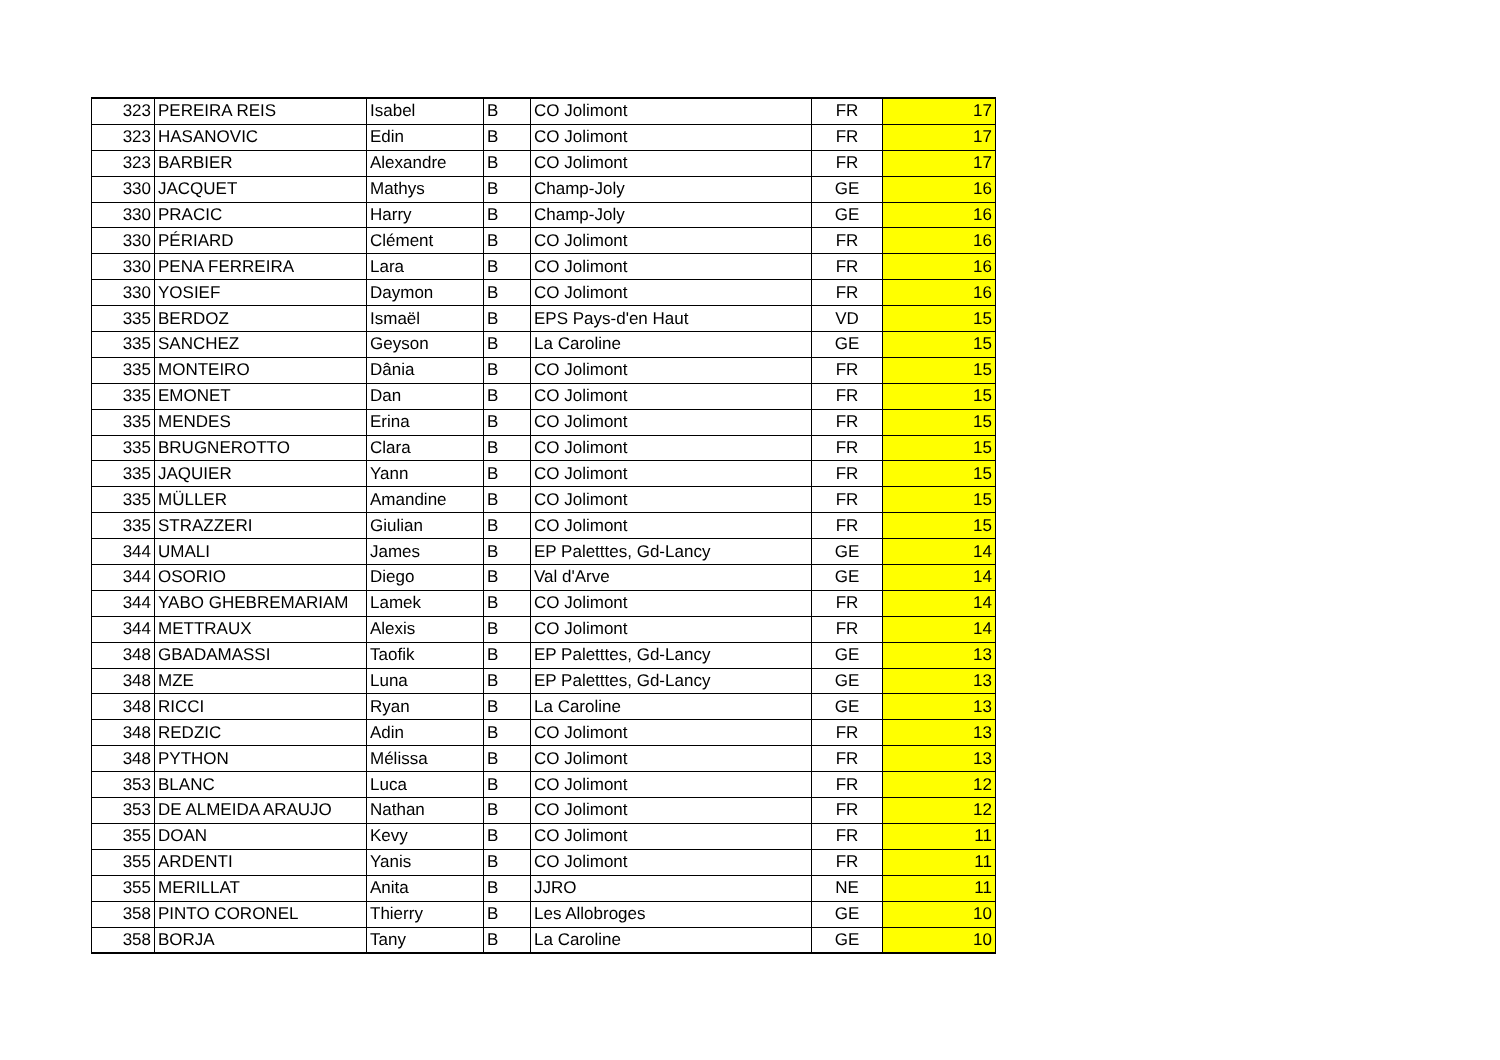| 323 | PEREIRA REIS | Isabel | B | CO Jolimont | FR | 17 |
| 323 | HASANOVIC | Edin | B | CO Jolimont | FR | 17 |
| 323 | BARBIER | Alexandre | B | CO Jolimont | FR | 17 |
| 330 | JACQUET | Mathys | B | Champ-Joly | GE | 16 |
| 330 | PRACIC | Harry | B | Champ-Joly | GE | 16 |
| 330 | PÉRIARD | Clément | B | CO Jolimont | FR | 16 |
| 330 | PENA FERREIRA | Lara | B | CO Jolimont | FR | 16 |
| 330 | YOSIEF | Daymon | B | CO Jolimont | FR | 16 |
| 335 | BERDOZ | Ismaël | B | EPS Pays-d'en Haut | VD | 15 |
| 335 | SANCHEZ | Geyson | B | La Caroline | GE | 15 |
| 335 | MONTEIRO | Dânia | B | CO Jolimont | FR | 15 |
| 335 | EMONET | Dan | B | CO Jolimont | FR | 15 |
| 335 | MENDES | Erina | B | CO Jolimont | FR | 15 |
| 335 | BRUGNEROTTO | Clara | B | CO Jolimont | FR | 15 |
| 335 | JAQUIER | Yann | B | CO Jolimont | FR | 15 |
| 335 | MÜLLER | Amandine | B | CO Jolimont | FR | 15 |
| 335 | STRAZZERI | Giulian | B | CO Jolimont | FR | 15 |
| 344 | UMALI | James | B | EP Paletttes, Gd-Lancy | GE | 14 |
| 344 | OSORIO | Diego | B | Val d'Arve | GE | 14 |
| 344 | YABO GHEBREMARIAM | Lamek | B | CO Jolimont | FR | 14 |
| 344 | METTRAUX | Alexis | B | CO Jolimont | FR | 14 |
| 348 | GBADAMASSI | Taofik | B | EP Paletttes, Gd-Lancy | GE | 13 |
| 348 | MZE | Luna | B | EP Paletttes, Gd-Lancy | GE | 13 |
| 348 | RICCI | Ryan | B | La Caroline | GE | 13 |
| 348 | REDZIC | Adin | B | CO Jolimont | FR | 13 |
| 348 | PYTHON | Mélissa | B | CO Jolimont | FR | 13 |
| 353 | BLANC | Luca | B | CO Jolimont | FR | 12 |
| 353 | DE ALMEIDA ARAUJO | Nathan | B | CO Jolimont | FR | 12 |
| 355 | DOAN | Kevy | B | CO Jolimont | FR | 11 |
| 355 | ARDENTI | Yanis | B | CO Jolimont | FR | 11 |
| 355 | MERILLAT | Anita | B | JJRO | NE | 11 |
| 358 | PINTO CORONEL | Thierry | B | Les Allobroges | GE | 10 |
| 358 | BORJA | Tany | B | La Caroline | GE | 10 |